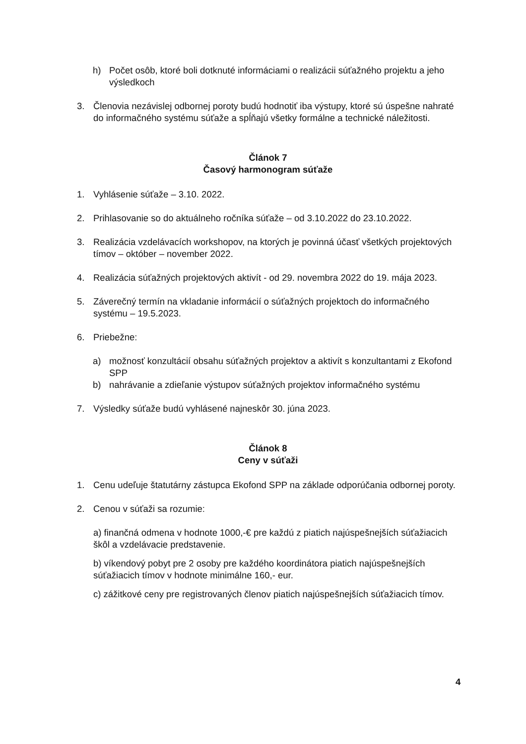h) Počet osôb, ktoré boli dotknuté informáciami o realizácii súťažného projektu a jeho výsledkoch
3. Členovia nezávislej odbornej poroty budú hodnotiť iba výstupy, ktoré sú úspešne nahraté do informačného systému súťaže a spĺňajú všetky formálne a technické náležitosti.
Článok 7
Časový harmonogram súťaže
1. Vyhlásenie súťaže – 3.10. 2022.
2. Prihlasovanie so do aktuálneho ročníka súťaže – od 3.10.2022 do 23.10.2022.
3. Realizácia vzdelávacích workshopov, na ktorých je povinná účasť všetkých projektových tímov – október – november 2022.
4. Realizácia súťažných projektových aktivít - od 29. novembra 2022 do 19. mája 2023.
5. Záverečný termín na vkladanie informácií o súťažných projektoch do informačného systému – 19.5.2023.
6. Priebežne:
a) možnosť konzultácií obsahu súťažných projektov a aktivít s konzultantami z Ekofond SPP
b) nahrávanie a zdieľanie výstupov súťažných projektov informačného systému
7. Výsledky súťaže budú vyhlásené najneskôr 30. júna 2023.
Článok 8
Ceny v súťaži
1. Cenu udeľuje štatutárny zástupca Ekofond SPP na základe odporúčania odbornej poroty.
2. Cenou v súťaži sa rozumie:
a) finančná odmena v hodnote 1000,-€ pre každú z piatich najúspešnejších súťažiacich škôl a vzdelávacie predstavenie.
b) víkendový pobyt pre 2 osoby pre každého koordinátora piatich najúspešnejších súťažiacich tímov v hodnote minimálne 160,- eur.
c) zážitkové ceny pre registrovaných členov piatich najúspešnejších súťažiacich tímov.
4